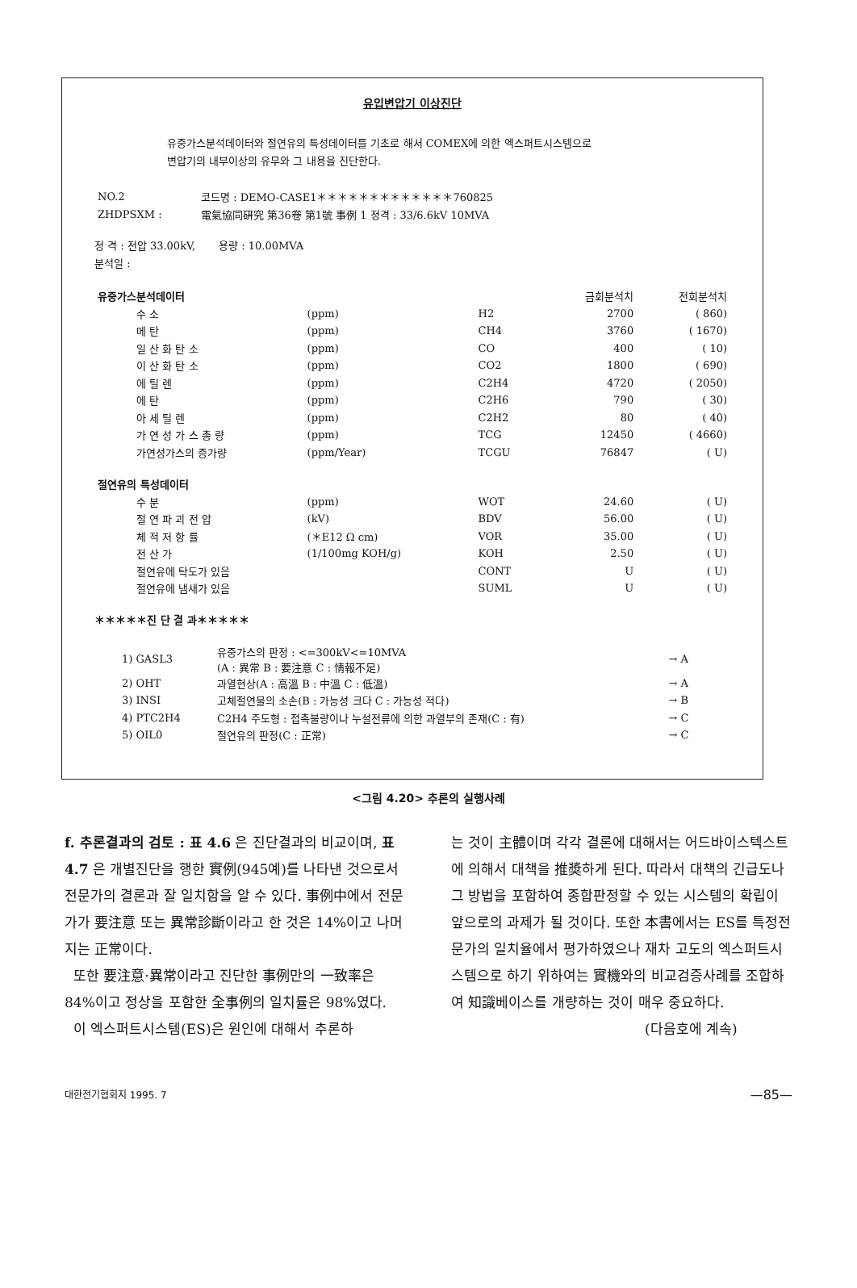유입변압기 이상진단
유중가스분석데이터와 절연유의 특성데이터를 기초로 해서 COMEX에 의한 엑스퍼트시스템으로
변압기의 내부이상의 유무와 그 내용을 진단한다.
| NO.2 | 코드명 : DEMO-CASE1＊＊＊＊＊＊＊＊＊＊＊＊＊760825 |
| ZHDPSXM : | 電氣協同硏究 第36卷 第1號 事例 1 정격 : 33/6.6kV 10MVA |
정 격 : 전압 33.00kV, 용량 : 10.00MVA
분석일 :
| 유중가스분석데이터 | | | | 금회분석치 | 전회분석치 |
| | 수 소 | (ppm) | H2 | 2700 | ( 860) |
| | 메 탄 | (ppm) | CH4 | 3760 | ( 1670) |
| | 일 산 화 탄 소 | (ppm) | CO | 400 | ( 10) |
| | 이 산 화 탄 소 | (ppm) | CO2 | 1800 | ( 690) |
| | 에 틸 렌 | (ppm) | C2H4 | 4720 | ( 2050) |
| | 에 탄 | (ppm) | C2H6 | 790 | ( 30) |
| | 아 세 틸 렌 | (ppm) | C2H2 | 80 | ( 40) |
| | 가 연 성 가 스 총 량 | (ppm) | TCG | 12450 | ( 4660) |
| | 가연성가스의 증가량 | (ppm/Year) | TCGU | 76847 | ( U) |
| 절연유의 특성데이터 | | | | | |
| | 수 분 | (ppm) | WOT | 24.60 | ( U) |
| | 절 연 파 괴 전 압 | (kV) | BDV | 56.00 | ( U) |
| | 체 적 저 항 률 | (＊E12 Ω cm) | VOR | 35.00 | ( U) |
| | 전 산 가 | (1/100mg KOH/g) | KOH | 2.50 | ( U) |
| | 절연유에 탁도가 있음 | | CONT | U | ( U) |
| | 절연유에 냄새가 있음 | | SUML | U | ( U) |
＊＊＊＊＊진 단 결 과＊＊＊＊＊
| 1) GASL3 | 유중가스의 판정 : <=300kV<=10MVA (A : 異常 B : 要注意 C : 情報不足) | → A |
| 2) OHT | 과열현상(A : 高溫 B : 中溫 C : 低溫) | → A |
| 3) INSI | 고체절연물의 소손(B : 가능성 크다 C : 가능성 적다) | → B |
| 4) PTC2H4 | C2H4 주도형 : 접촉불량이나 누설전류에 의한 과열부의 존재(C : 有) | → C |
| 5) OIL0 | 절연유의 판정(C : 正常) | → C |
<그림 4.20> 추론의 실행사례
f. 추론결과의 검토 : 표 4.6 은 진단결과의 비교이며, 표 4.7 은 개별진단을 행한 實例(945예)를 나타낸 것으로서 전문가의 결론과 잘 일치함을 알 수 있다. 事例中에서 전문가가 要注意 또는 異常診斷이라고 한 것은 14%이고 나머지는 正常이다.
또한 要注意·異常이라고 진단한 事例만의 一致率은 84%이고 정상을 포함한 全事例의 일치률은 98%였다.
이 엑스퍼트시스템(ES)은 원인에 대해서 추론하
는 것이 主體이며 각각 결론에 대해서는 어드바이스텍스트에 의해서 대책을 推奬하게 된다. 따라서 대책의 긴급도나 그 방법을 포함하여 종합판정할 수 있는 시스템의 확립이 앞으로의 과제가 될 것이다. 또한 本書에서는 ES를 특정전문가의 일치율에서 평가하였으나 재차 고도의 엑스퍼트시스템으로 하기 위하여는 實機와의 비교검증사례를 조합하여 知識베이스를 개량하는 것이 매우 중요하다.
(다음호에 계속)
대한전기협회지 1995. 7 —85—